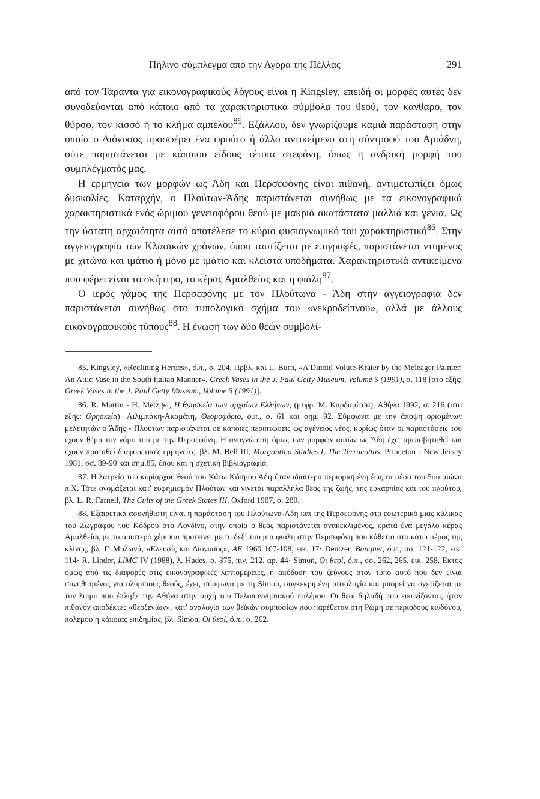Πήλινο σύμπλεγμα από την Αγορά της Πέλλας 291
από τον Τάραντα για εικονογραφικούς λόγους είναι η Kingsley, επειδή οι μορφές αυτές δεν συνοδεύονται από κάποιο από τα χαρακτηριστικά σύμβολα του θεού, τον κάνθαρο, τον θύρσο, τον κισσό ή το κλήμα αμπέλου<sup>85</sup>. Εξάλλου, δεν γνωρίζουμε καμιά παράσταση στην οποία ο Διόνυσος προσφέρει ένα φρούτο ή άλλο αντικείμενο στη σύντροφό του Αριάδνη, ούτε παριστάνεται με κάποιου είδους τέτοια στεφάνη, όπως η ανδρική μορφή του συμπλέγματός μας.
Η ερμηνεία των μορφών ως Άδη και Περσεφόνης είναι πιθανή, αντιμετωπίζει όμως δυσκολίες. Καταρχήν, ο Πλούτων-Άδης παριστάνεται συνήθως με τα εικονογραφικά χαρακτηριστικά ενός ώριμου γενειοφόρου θεού με μακριά ακατάστατα μαλλιά και γένια. Ως την ύστατη αρχαιότητα αυτό αποτέλεσε το κύριο φυσιογνωμικό του χαρακτηριστικό<sup>86</sup>. Στην αγγειογραφία των Κλασικών χρόνων, όπου ταυτίζεται με επιγραφές, παριστάνεται ντυμένος με χιτώνα και ιμάτιο ή μόνο με ιμάτιο και κλειστά υποδήματα. Χαρακτηριστικά αντικείμενα που φέρει είναι το σκήπτρο, το κέρας Αμαλθείας και η φιάλη<sup>87</sup>.
Ο ιερός γάμος της Περσεφόνης με τον Πλούτωνα - Άδη στην αγγειογραφία δεν παριστάνεται συνήθως στο τυπολογικό σχήμα του «νεκροδείπνου», αλλά με άλλους εικονογραφικούς τύπους<sup>88</sup>. Η ένωση των δύο θεών συμβολί-
85. Kingsley, «Reclining Heroes», ό.π., σ. 204. Πρβλ. και L. Burn, «A Dinoid Volute-Krater by the Meleager Painter: An Attic Vase in the South Italian Manner», Greek Vases in the J. Paul Getty Museum, Volume 5 (1991), σ. 118 [στο εξής: Greek Vases in the J. Paul Getty Museum, Volume 5 (1991)].
86. R. Martin - H. Metzger, Η θρησκεία των αρχαίων Ελλήνων, (μτφρ. Μ. Καρδαμίτσα), Αθήνα 1992, σ. 216 (στο εξής: Θρησκεία)· Λιλιμπάκη-Ακαμάτη, Θεσμοφόριο, ό.π., σ. 61 και σημ. 92. Σύμφωνα με την άποψη ορισμένων μελετητών ο Άδης - Πλούτων παριστάνεται σε κάποιες περιπτώσεις ως αγένειος νέος, κυρίως όταν οι παραστάσεις του έχουν θέμα τον γάμο του με την Περσεφόνη. Η αναγνώριση όμως των μορφών αυτών ως Άδη έχει αμφισβητηθεί και έχουν προταθεί διαφορετικές ερμηνείες, βλ. M. Bell III, Morgantina Studies I, The Terracottas, Princeton - New Jersey 1981, σσ. 89-90 και σημ.85, όπου και η σχετική βιβλιογραφία.
87. Η λατρεία του κυρίαρχου θεού του Κάτω Κόσμου Άδη ήταν ιδιαίτερα περιορισμένη έως τα μέσα του 5ου αιώνα π.Χ. Τότε ονομάζεται κατ' ευφημισμόν Πλούτων και γίνεται παράλληλα θεός της ζωής, της ευκαρπίας και του πλούτου, βλ. L. R. Farnell, The Cults of the Greek States III, Oxford 1907, σ. 280.
88. Εξαιρετικά ασυνήθιστη είναι η παράσταση του Πλούτωνα-Άδη και της Περσεφόνης στο εσωτερικό μιας κύλικας του Ζωγράφου του Κόδρου στο Λονδίνο, στην οποία ο θεός παριστάνεται ανακεκλιμένος, κρατά ένα μεγάλο κέρας Αμαλθείας με το αριστερό χέρι και προτείνει με το δεξί του μια φιάλη στην Περσεφόνη που κάθεται στο κάτω μέρος της κλίνης, βλ. Γ. Μυλωνά, «Ελευσίς και Διόνυσος», ΑΕ 1960 107-108, εικ. 17· Dentzer, Banquet, ό.π., σσ. 121-122, εικ. 114· R. Linder, LIMC IV (1988), λ. Hades, σ. 375, πίν. 212, αρ. 44· Simon, Οι θεοί, ό.π., σσ. 262, 265, εικ. 258. Εκτός όμως από τις διαφορές στις εικονογραφικές λεπτομέρειες, η απόδοση του ζεύγους στον τύπο αυτό που δεν είναι συνηθισμένος για ολύμπιους θεούς, έχει, σύμφωνα με τη Simon, συγκεκριμένη αιτιολογία και μπορεί να σχετίζεται με τον λοιμό που έπληξε την Αθήνα στην αρχή του Πελοποννησιακού πολέμου. Οι θεοί δηλαδή που εικονίζονται, ήταν πιθανόν αποδέκτες «θεοξενίων», κατ' αναλογία των θεϊκών συμποσίων που παρέθεταν στη Ρώμη σε περιόδους κινδύνου, πολέμου ή κάποιας επιδημίας, βλ. Simon, Οι θεοί, ό.π., σ. 262.